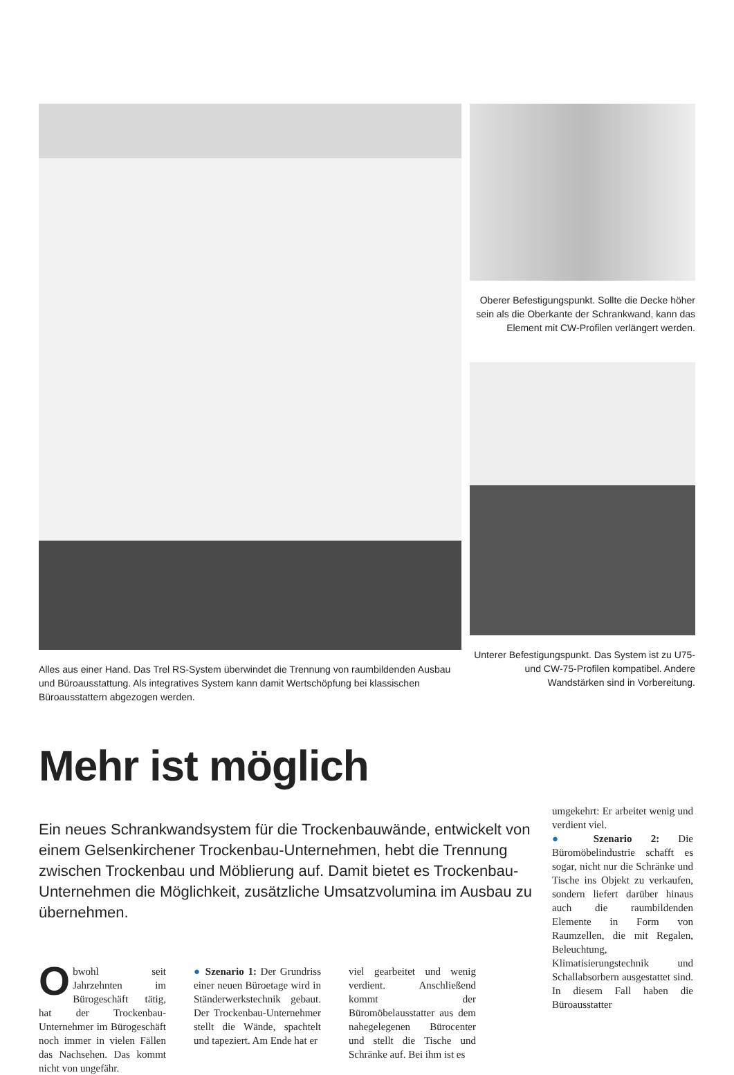Alles aus einer Hand. Das Trel RS-System überwindet die Trennung von raumbildenden Ausbau und Büroausstattung. Als integratives System kann damit Wertschöpfung bei klassischen Büroausstattern abgezogen werden.
Oberer Befestigungspunkt. Sollte die Decke höher sein als die Oberkante der Schrankwand, kann das Element mit CW-Profilen verlängert werden.
Unterer Befestigungspunkt. Das System ist zu U75- und CW-75-Profilen kompatibel. Andere Wandstärken sind in Vorbereitung.
Mehr ist möglich
Ein neues Schrankwandsystem für die Trockenbauwände, entwickelt von einem Gelsenkirchener Trockenbau-Unternehmen, hebt die Trennung zwischen Trockenbau und Möblierung auf. Damit bietet es Trockenbau-Unternehmen die Möglichkeit, zusätzliche Umsatzvolumina im Ausbau zu übernehmen.
Obwohl seit Jahrzehnten im Bürogeschäft tätig, hat der Trockenbau-Unternehmer im Bürogeschäft noch immer in vielen Fällen das Nachsehen. Das kommt nicht von ungefähr.
● Szenario 1: Der Grundriss einer neuen Büroetage wird in Ständerwerkstechnik gebaut. Der Trockenbau-Unternehmer stellt die Wände, spachtelt und tapeziert. Am Ende hat er
viel gearbeitet und wenig verdient. Anschließend kommt der Büromöbelausstatter aus dem nahegelegenen Bürocenter und stellt die Tische und Schränke auf. Bei ihm ist es
umgekehrt: Er arbeitet wenig und verdient viel.
● Szenario 2: Die Büromöbelindustrie schafft es sogar, nicht nur die Schränke und Tische ins Objekt zu verkaufen, sondern liefert darüber hinaus auch die raumbildenden Elemente in Form von Raumzellen, die mit Regalen, Beleuchtung, Klimatisierungstechnik und Schallabsorbern ausgestattet sind. In diesem Fall haben die Büroausstatter